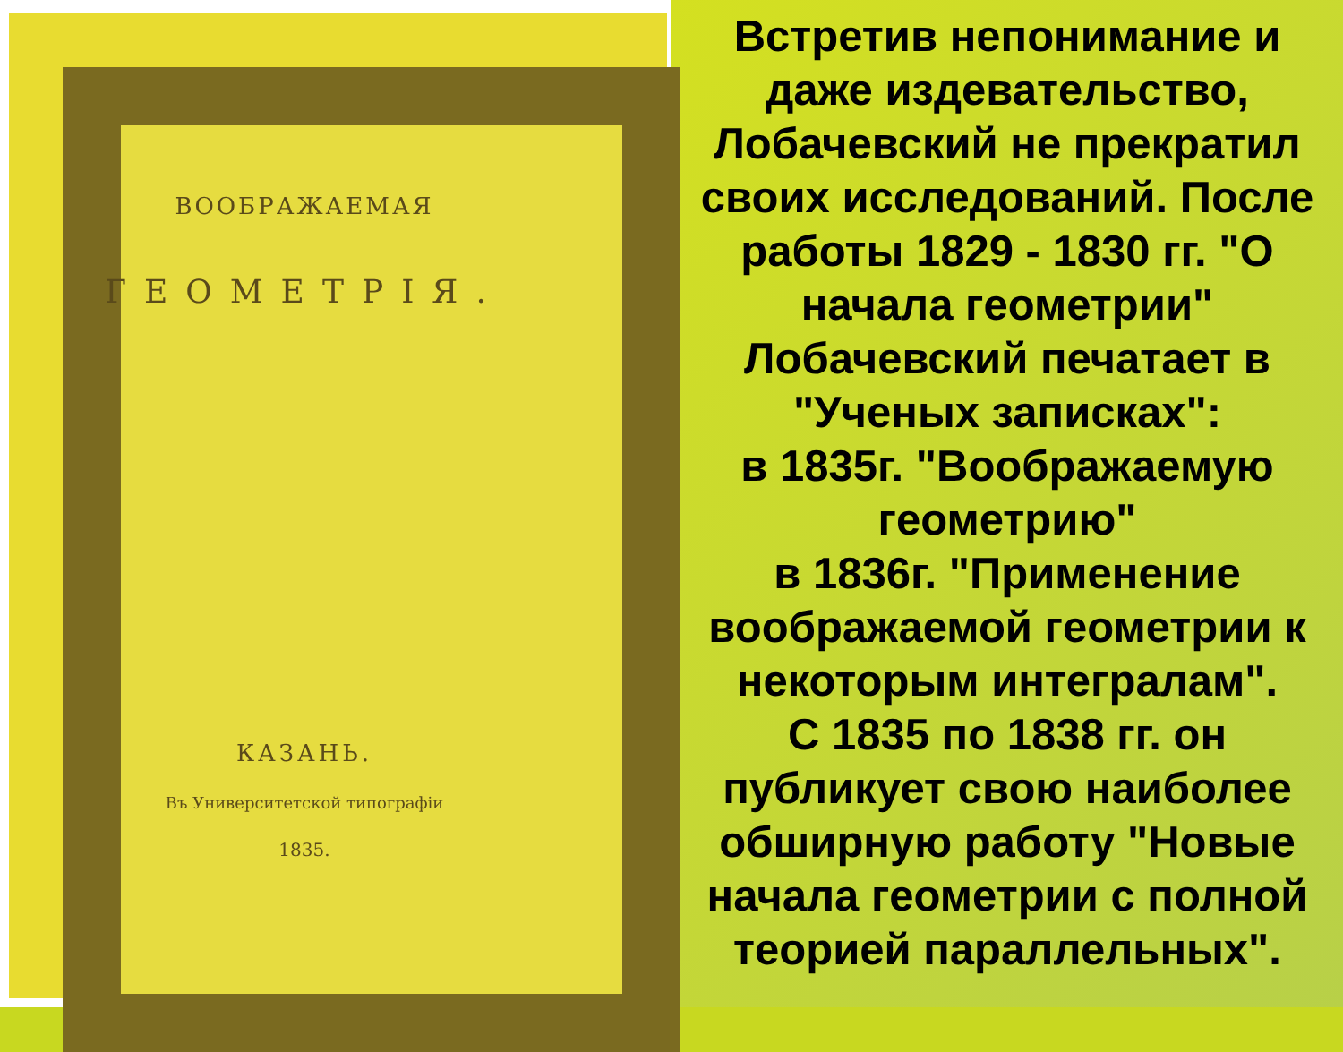ВООБРАЖАЕМАЯ
ГЕОМЕТРІЯ.
КАЗАНЬ.
Въ Университетской типографіи
1835.
Встретив непонимание и даже издевательство, Лобачевский не прекратил своих исследований. После работы 1829 - 1830 гг. "О начала геометрии" Лобачевский печатает в "Ученых записках":
в 1835г. "Воображаемую геометрию"
в 1836г. "Применение воображаемой геометрии к некоторым интегралам".
С 1835 по 1838 гг. он публикует свою наиболее обширную работу "Новые начала геометрии с полной теорией параллельных".